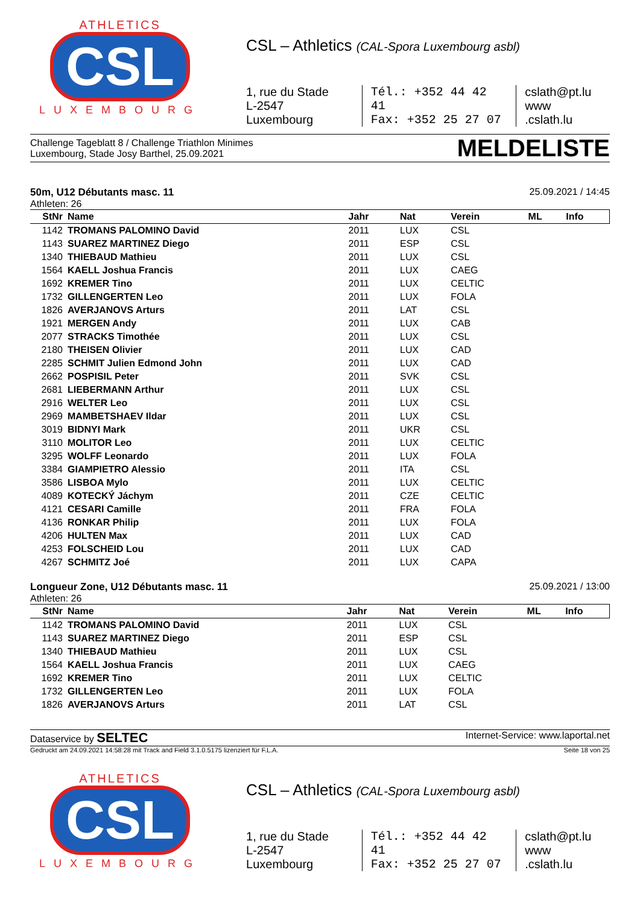ATHLETICS
CSL
LUXEMBOURG
CSL – Athletics (CAL-Spora Luxembourg asbl)
1, rue du Stade
L-2547 Luxembourg
Tél.: +352 44 42 41
Fax: +352 25 27 07
cslath@pt.lu
www .cslath.lu
Challenge Tageblatt 8 / Challenge Triathlon Minimes
Luxembourg, Stade Josy Barthel, 25.09.2021
MELDELISTE
50m, U12 Débutants masc. 11 25.09.2021 / 14:45
Athleten: 26
| StNr | Name | Jahr | Nat | Verein | ML | Info |
| --- | --- | --- | --- | --- | --- | --- |
| 1142 | TROMANS PALOMINO David | 2011 | LUX | CSL | | |
| 1143 | SUAREZ MARTINEZ Diego | 2011 | ESP | CSL | | |
| 1340 | THIEBAUD Mathieu | 2011 | LUX | CSL | | |
| 1564 | KAELL Joshua Francis | 2011 | LUX | CAEG | | |
| 1692 | KREMER Tino | 2011 | LUX | CELTIC | | |
| 1732 | GILLENGERTEN Leo | 2011 | LUX | FOLA | | |
| 1826 | AVERJANOVS Arturs | 2011 | LAT | CSL | | |
| 1921 | MERGEN Andy | 2011 | LUX | CAB | | |
| 2077 | STRACKS Timothée | 2011 | LUX | CSL | | |
| 2180 | THEISEN Olivier | 2011 | LUX | CAD | | |
| 2285 | SCHMIT Julien Edmond John | 2011 | LUX | CAD | | |
| 2662 | POSPISIL Peter | 2011 | SVK | CSL | | |
| 2681 | LIEBERMANN Arthur | 2011 | LUX | CSL | | |
| 2916 | WELTER Leo | 2011 | LUX | CSL | | |
| 2969 | MAMBETSHAEV Ildar | 2011 | LUX | CSL | | |
| 3019 | BIDNYI Mark | 2011 | UKR | CSL | | |
| 3110 | MOLITOR Leo | 2011 | LUX | CELTIC | | |
| 3295 | WOLFF Leonardo | 2011 | LUX | FOLA | | |
| 3384 | GIAMPIETRO Alessio | 2011 | ITA | CSL | | |
| 3586 | LISBOA Mylo | 2011 | LUX | CELTIC | | |
| 4089 | KOTECKÝ Jáchym | 2011 | CZE | CELTIC | | |
| 4121 | CESARI Camille | 2011 | FRA | FOLA | | |
| 4136 | RONKAR Philip | 2011 | LUX | FOLA | | |
| 4206 | HULTEN Max | 2011 | LUX | CAD | | |
| 4253 | FOLSCHEID Lou | 2011 | LUX | CAD | | |
| 4267 | SCHMITZ Joé | 2011 | LUX | CAPA | | |
Longueur Zone, U12 Débutants masc. 11 25.09.2021 / 13:00
Athleten: 26
| StNr | Name | Jahr | Nat | Verein | ML | Info |
| --- | --- | --- | --- | --- | --- | --- |
| 1142 | TROMANS PALOMINO David | 2011 | LUX | CSL | | |
| 1143 | SUAREZ MARTINEZ Diego | 2011 | ESP | CSL | | |
| 1340 | THIEBAUD Mathieu | 2011 | LUX | CSL | | |
| 1564 | KAELL Joshua Francis | 2011 | LUX | CAEG | | |
| 1692 | KREMER Tino | 2011 | LUX | CELTIC | | |
| 1732 | GILLENGERTEN Leo | 2011 | LUX | FOLA | | |
| 1826 | AVERJANOVS Arturs | 2011 | LAT | CSL | | |
Dataservice by SELTEC Internet-Service: www.laportal.net
Gedruckt am 24.09.2021 14:58:28 mit Track and Field 3.1.0.5175 lizenziert für F.L.A. Seite 18 von 25
ATHLETICS
CSL
LUXEMBOURG
CSL – Athletics (CAL-Spora Luxembourg asbl)
1, rue du Stade
L-2547 Luxembourg
Tél.: +352 44 42 41
Fax: +352 25 27 07
cslath@pt.lu
www .cslath.lu